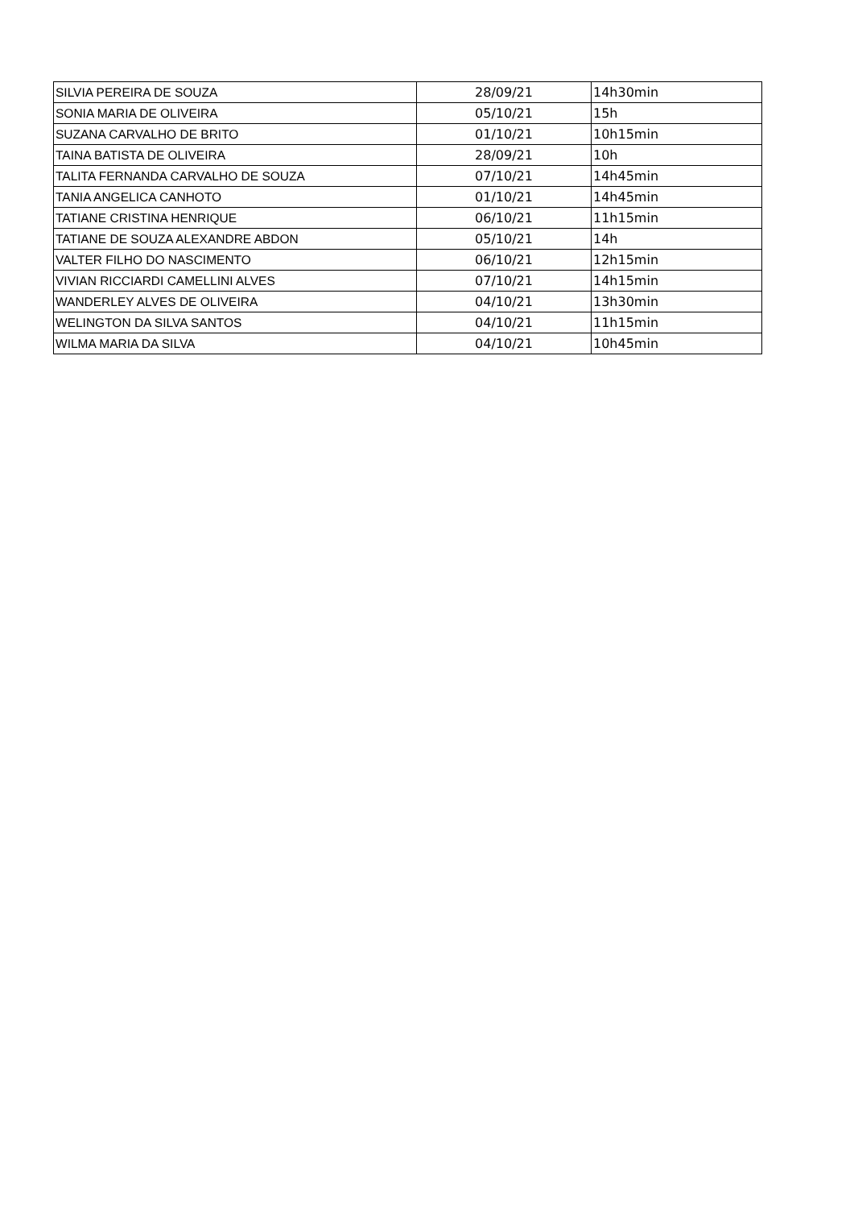| SILVIA PEREIRA DE SOUZA | 28/09/21 | 14h30min |
| SONIA MARIA DE OLIVEIRA | 05/10/21 | 15h |
| SUZANA CARVALHO DE BRITO | 01/10/21 | 10h15min |
| TAINA BATISTA DE OLIVEIRA | 28/09/21 | 10h |
| TALITA FERNANDA CARVALHO DE SOUZA | 07/10/21 | 14h45min |
| TANIA ANGELICA CANHOTO | 01/10/21 | 14h45min |
| TATIANE CRISTINA HENRIQUE | 06/10/21 | 11h15min |
| TATIANE DE SOUZA ALEXANDRE ABDON | 05/10/21 | 14h |
| VALTER FILHO DO NASCIMENTO | 06/10/21 | 12h15min |
| VIVIAN RICCIARDI CAMELLINI ALVES | 07/10/21 | 14h15min |
| WANDERLEY ALVES DE OLIVEIRA | 04/10/21 | 13h30min |
| WELINGTON DA SILVA SANTOS | 04/10/21 | 11h15min |
| WILMA MARIA DA SILVA | 04/10/21 | 10h45min |